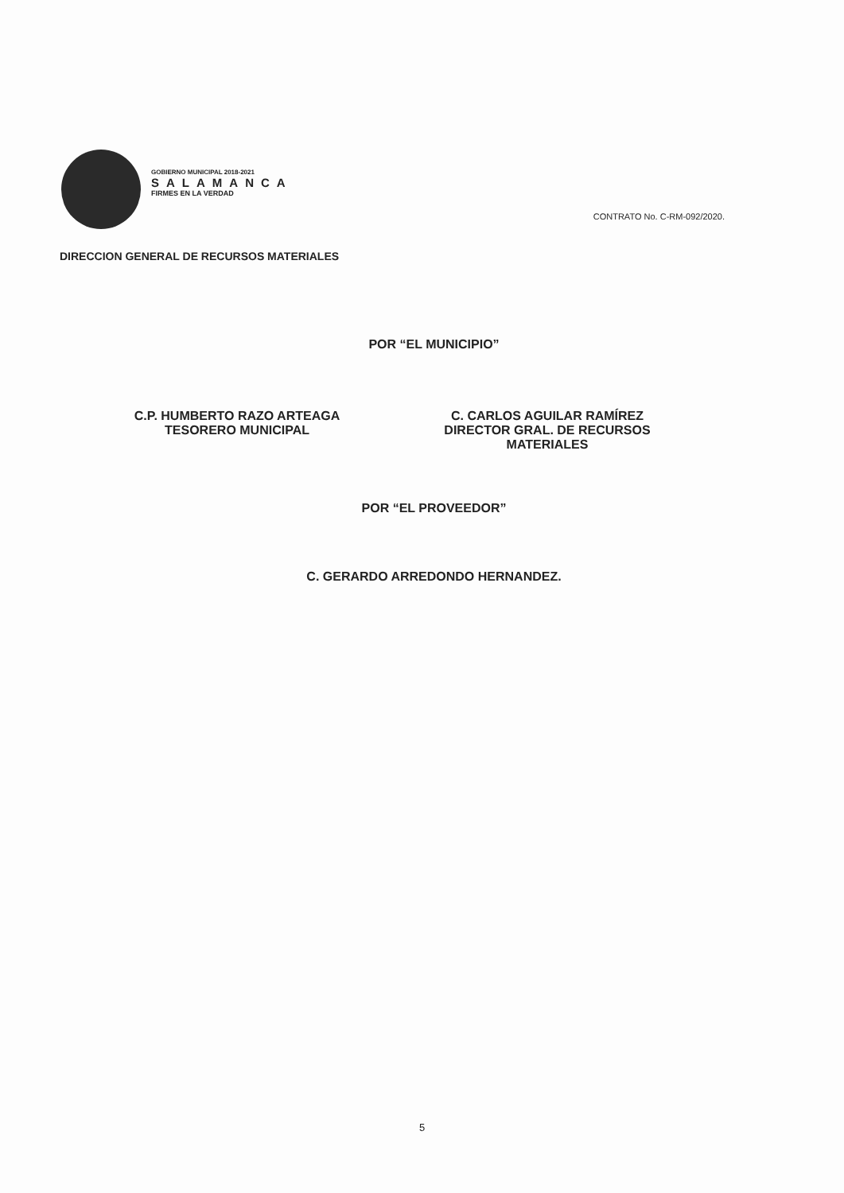GOBIERNO MUNICIPAL 2018-2021
SALAMANCA
FIRMES EN LA VERDAD
CONTRATO No. C-RM-092/2020.
DIRECCION GENERAL DE RECURSOS MATERIALES
POR “EL MUNICIPIO”
C.P. HUMBERTO RAZO ARTEAGA
TESORERO MUNICIPAL
C. CARLOS AGUILAR RAMÍREZ
DIRECTOR GRAL. DE RECURSOS
MATERIALES
POR “EL PROVEEDOR”
C. GERARDO ARREDONDO HERNANDEZ.
5